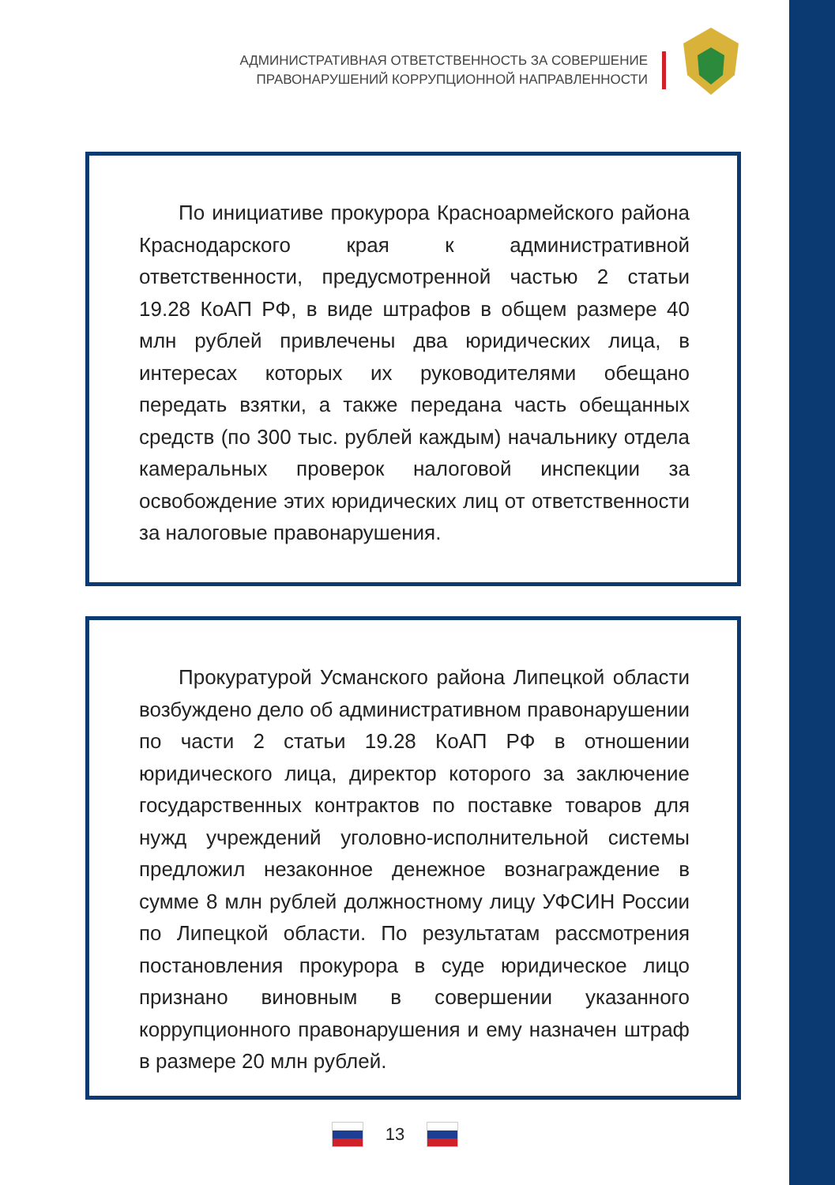АДМИНИСТРАТИВНАЯ ОТВЕТСТВЕННОСТЬ ЗА СОВЕРШЕНИЕ
ПРАВОНАРУШЕНИЙ КОРРУПЦИОННОЙ НАПРАВЛЕННОСТИ
По инициативе прокурора Красноармейского района Краснодарского края к административной ответственности, предусмотренной частью 2 статьи 19.28 КоАП РФ, в виде штрафов в общем размере 40 млн рублей привлечены два юридических лица, в интересах которых их руководителями обещано передать взятки, а также передана часть обещанных средств (по 300 тыс. рублей каждым) начальнику отдела камеральных проверок налоговой инспекции за освобождение этих юридических лиц от ответственности за налоговые правонарушения.
Прокуратурой Усманского района Липецкой области возбуждено дело об административном правонарушении по части 2 статьи 19.28 КоАП РФ в отношении юридического лица, директор которого за заключение государственных контрактов по поставке товаров для нужд учреждений уголовно-исполнительной системы предложил незаконное денежное вознаграждение в сумме 8 млн рублей должностному лицу УФСИН России по Липецкой области. По результатам рассмотрения постановления прокурора в суде юридическое лицо признано виновным в совершении указанного коррупционного правонарушения и ему назначен штраф в размере 20 млн рублей.
13